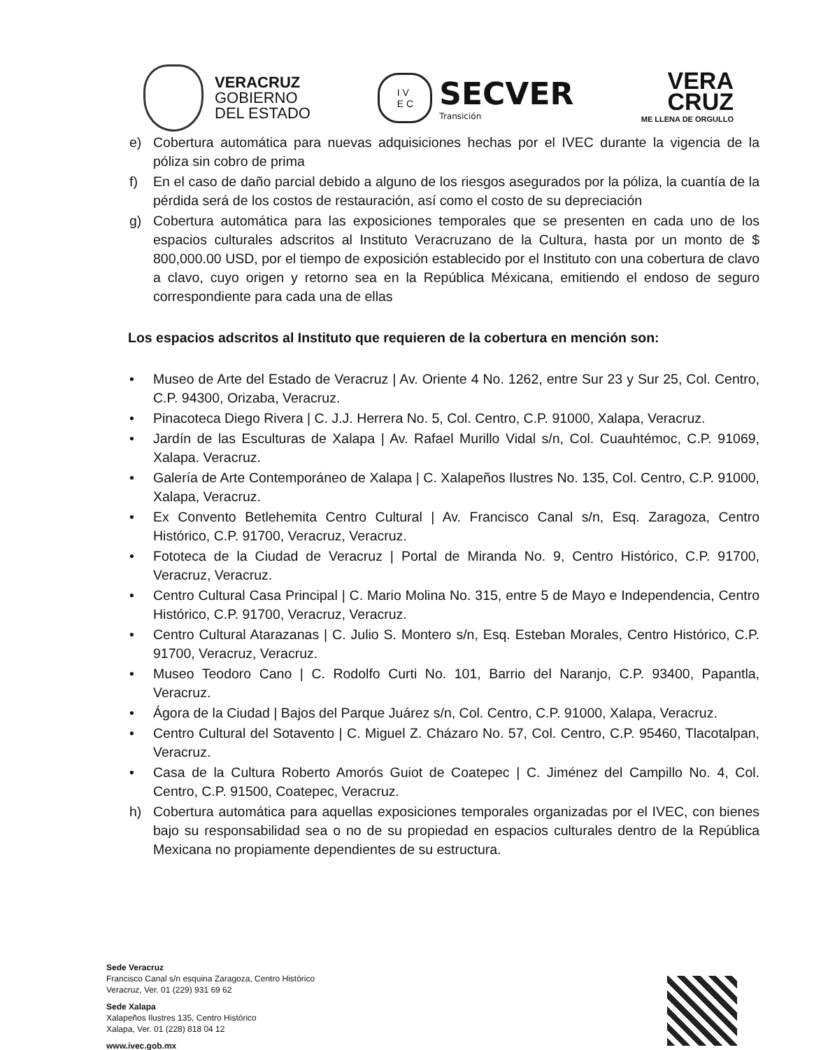VERACRUZ
GOBIERNO
DEL ESTADO
I V
E C
SECVER
Transición
VERA
CRUZ
ME LLENA DE ORGULLO
e) Cobertura automática para nuevas adquisiciones hechas por el IVEC durante la vigencia de la póliza sin cobro de prima
f) En el caso de daño parcial debido a alguno de los riesgos asegurados por la póliza, la cuantía de la pérdida será de los costos de restauración, así como el costo de su depreciación
g) Cobertura automática para las exposiciones temporales que se presenten en cada uno de los espacios culturales adscritos al Instituto Veracruzano de la Cultura, hasta por un monto de $ 800,000.00 USD, por el tiempo de exposición establecido por el Instituto con una cobertura de clavo a clavo, cuyo origen y retorno sea en la República Méxicana, emitiendo el endoso de seguro correspondiente para cada una de ellas
Los espacios adscritos al Instituto que requieren de la cobertura en mención son:
• Museo de Arte del Estado de Veracruz | Av. Oriente 4 No. 1262, entre Sur 23 y Sur 25, Col. Centro, C.P. 94300, Orizaba, Veracruz.
• Pinacoteca Diego Rivera | C. J.J. Herrera No. 5, Col. Centro, C.P. 91000, Xalapa, Veracruz.
• Jardín de las Esculturas de Xalapa | Av. Rafael Murillo Vidal s/n, Col. Cuauhtémoc, C.P. 91069, Xalapa. Veracruz.
• Galería de Arte Contemporáneo de Xalapa | C. Xalapeños Ilustres No. 135, Col. Centro, C.P. 91000, Xalapa, Veracruz.
• Ex Convento Betlehemita Centro Cultural | Av. Francisco Canal s/n, Esq. Zaragoza, Centro Histórico, C.P. 91700, Veracruz, Veracruz.
• Fototeca de la Ciudad de Veracruz | Portal de Miranda No. 9, Centro Histórico, C.P. 91700, Veracruz, Veracruz.
• Centro Cultural Casa Principal | C. Mario Molina No. 315, entre 5 de Mayo e Independencia, Centro Histórico, C.P. 91700, Veracruz, Veracruz.
• Centro Cultural Atarazanas | C. Julio S. Montero s/n, Esq. Esteban Morales, Centro Histórico, C.P. 91700, Veracruz, Veracruz.
• Museo Teodoro Cano | C. Rodolfo Curti No. 101, Barrio del Naranjo, C.P. 93400, Papantla, Veracruz.
• Ágora de la Ciudad | Bajos del Parque Juárez s/n, Col. Centro, C.P. 91000, Xalapa, Veracruz.
• Centro Cultural del Sotavento | C. Miguel Z. Cházaro No. 57, Col. Centro, C.P. 95460, Tlacotalpan, Veracruz.
• Casa de la Cultura Roberto Amorós Guiot de Coatepec | C. Jiménez del Campillo No. 4, Col. Centro, C.P. 91500, Coatepec, Veracruz.
h) Cobertura automática para aquellas exposiciones temporales organizadas por el IVEC, con bienes bajo su responsabilidad sea o no de su propiedad en espacios culturales dentro de la República Mexicana no propiamente dependientes de su estructura.
Sede Veracruz
Francisco Canal s/n esquina Zaragoza, Centro Histórico
Veracruz, Ver. 01 (229) 931 69 62
Sede Xalapa
Xalapeños Ilustres 135, Centro Histórico
Xalapa, Ver. 01 (228) 818 04 12
www.ivec.gob.mx